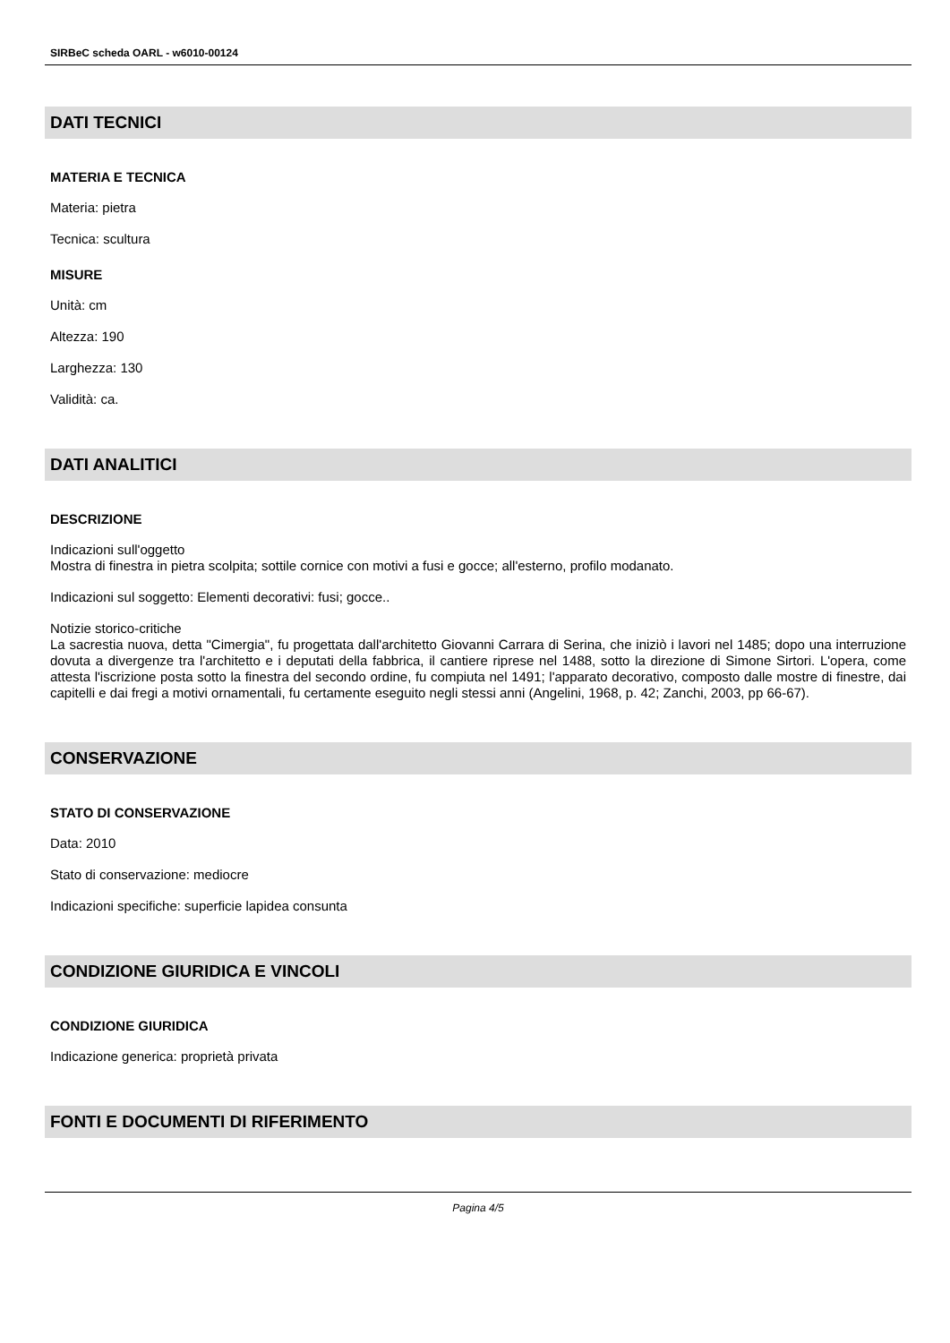SIRBeC scheda OARL - w6010-00124
DATI TECNICI
MATERIA E TECNICA
Materia: pietra
Tecnica: scultura
MISURE
Unità: cm
Altezza: 190
Larghezza: 130
Validità: ca.
DATI ANALITICI
DESCRIZIONE
Indicazioni sull'oggetto
Mostra di finestra in pietra scolpita; sottile cornice con motivi a fusi e gocce; all'esterno, profilo modanato.
Indicazioni sul soggetto: Elementi decorativi: fusi; gocce..
Notizie storico-critiche
La sacrestia nuova, detta "Cimergia", fu progettata dall'architetto Giovanni Carrara di Serina, che iniziò i lavori nel 1485; dopo una interruzione dovuta a divergenze tra l'architetto e i deputati della fabbrica, il cantiere riprese nel 1488, sotto la direzione di Simone Sirtori. L'opera, come attesta l'iscrizione posta sotto la finestra del secondo ordine, fu compiuta nel 1491; l'apparato decorativo, composto dalle mostre di finestre, dai capitelli e dai fregi a motivi ornamentali, fu certamente eseguito negli stessi anni (Angelini, 1968, p. 42; Zanchi, 2003, pp 66-67).
CONSERVAZIONE
STATO DI CONSERVAZIONE
Data: 2010
Stato di conservazione: mediocre
Indicazioni specifiche: superficie lapidea consunta
CONDIZIONE GIURIDICA E VINCOLI
CONDIZIONE GIURIDICA
Indicazione generica: proprietà privata
FONTI E DOCUMENTI DI RIFERIMENTO
Pagina 4/5